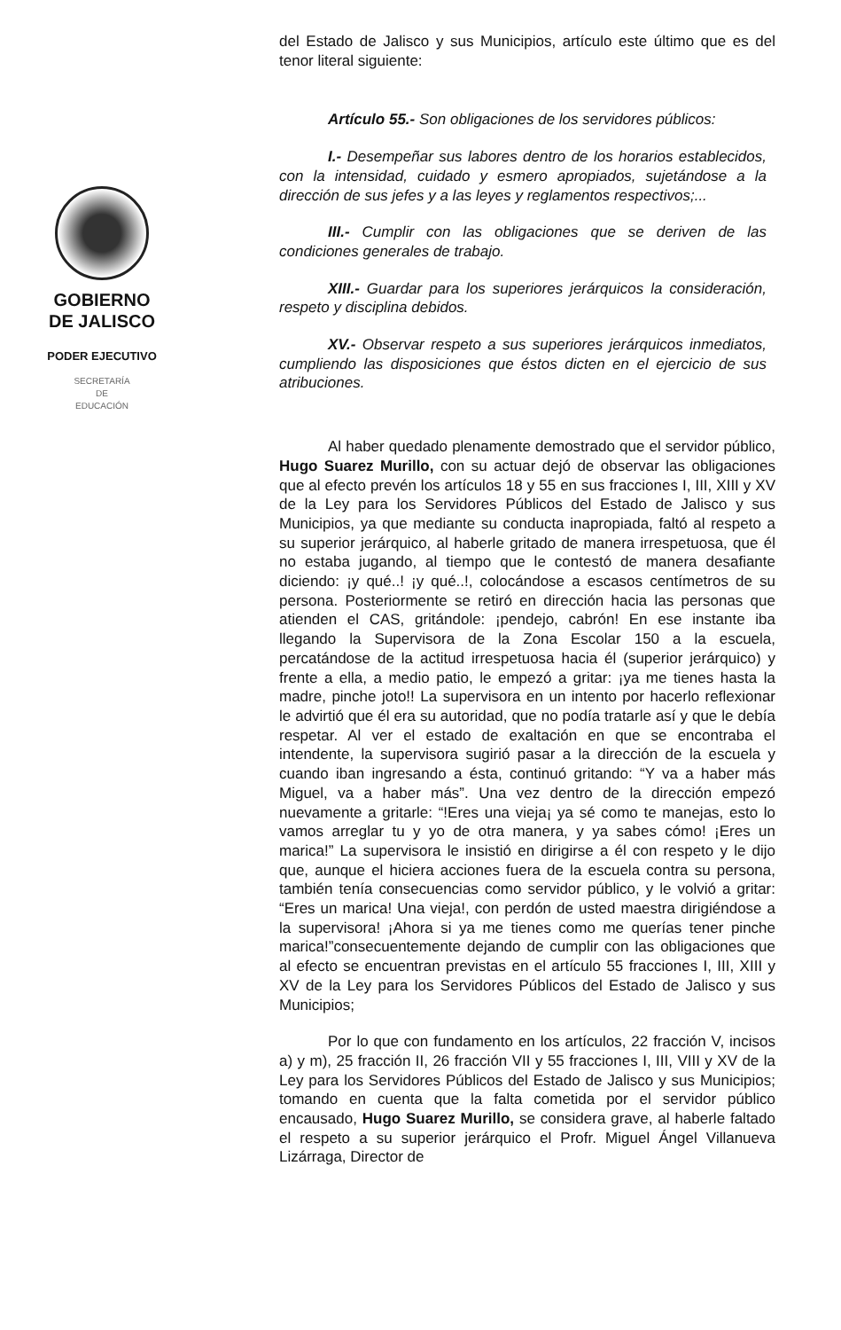GOBIERNO
DE JALISCO
PODER EJECUTIVO
SECRETARÍA
DE
EDUCACIÓN
del Estado de Jalisco y sus Municipios, artículo este último que es del tenor literal siguiente:
Artículo 55.- Son obligaciones de los servidores públicos:
I.- Desempeñar sus labores dentro de los horarios establecidos, con la intensidad, cuidado y esmero apropiados, sujetándose a la dirección de sus jefes y a las leyes y reglamentos respectivos;...
III.- Cumplir con las obligaciones que se deriven de las condiciones generales de trabajo.
XIII.- Guardar para los superiores jerárquicos la consideración, respeto y disciplina debidos.
XV.- Observar respeto a sus superiores jerárquicos inmediatos, cumpliendo las disposiciones que éstos dicten en el ejercicio de sus atribuciones.
Al haber quedado plenamente demostrado que el servidor público, Hugo Suarez Murillo, con su actuar dejó de observar las obligaciones que al efecto prevén los artículos 18 y 55 en sus fracciones I, III, XIII y XV de la Ley para los Servidores Públicos del Estado de Jalisco y sus Municipios, ya que mediante su conducta inapropiada, faltó al respeto a su superior jerárquico, al haberle gritado de manera irrespetuosa, que él no estaba jugando, al tiempo que le contestó de manera desafiante diciendo: ¡y qué..! ¡y qué..!, colocándose a escasos centímetros de su persona. Posteriormente se retiró en dirección hacia las personas que atienden el CAS, gritándole: ¡pendejo, cabrón! En ese instante iba llegando la Supervisora de la Zona Escolar 150 a la escuela, percatándose de la actitud irrespetuosa hacia él (superior jerárquico) y frente a ella, a medio patio, le empezó a gritar: ¡ya me tienes hasta la madre, pinche joto!! La supervisora en un intento por hacerlo reflexionar le advirtió que él era su autoridad, que no podía tratarle así y que le debía respetar. Al ver el estado de exaltación en que se encontraba el intendente, la supervisora sugirió pasar a la dirección de la escuela y cuando iban ingresando a ésta, continuó gritando: “Y va a haber más Miguel, va a haber más”. Una vez dentro de la dirección empezó nuevamente a gritarle: “!Eres una vieja¡ ya sé como te manejas, esto lo vamos arreglar tu y yo de otra manera, y ya sabes cómo! ¡Eres un marica!” La supervisora le insistió en dirigirse a él con respeto y le dijo que, aunque el hiciera acciones fuera de la escuela contra su persona, también tenía consecuencias como servidor público, y le volvió a gritar: “Eres un marica! Una vieja!, con perdón de usted maestra dirigiéndose a la supervisora! ¡Ahora si ya me tienes como me querías tener pinche marica!”consecuentemente dejando de cumplir con las obligaciones que al efecto se encuentran previstas en el artículo 55 fracciones I, III, XIII y XV de la Ley para los Servidores Públicos del Estado de Jalisco y sus Municipios;
Por lo que con fundamento en los artículos, 22 fracción V, incisos a) y m), 25 fracción II, 26 fracción VII y 55 fracciones I, III, VIII y XV de la Ley para los Servidores Públicos del Estado de Jalisco y sus Municipios; tomando en cuenta que la falta cometida por el servidor público encausado, Hugo Suarez Murillo, se considera grave, al haberle faltado el respeto a su superior jerárquico el Profr. Miguel Ángel Villanueva Lizárraga, Director de